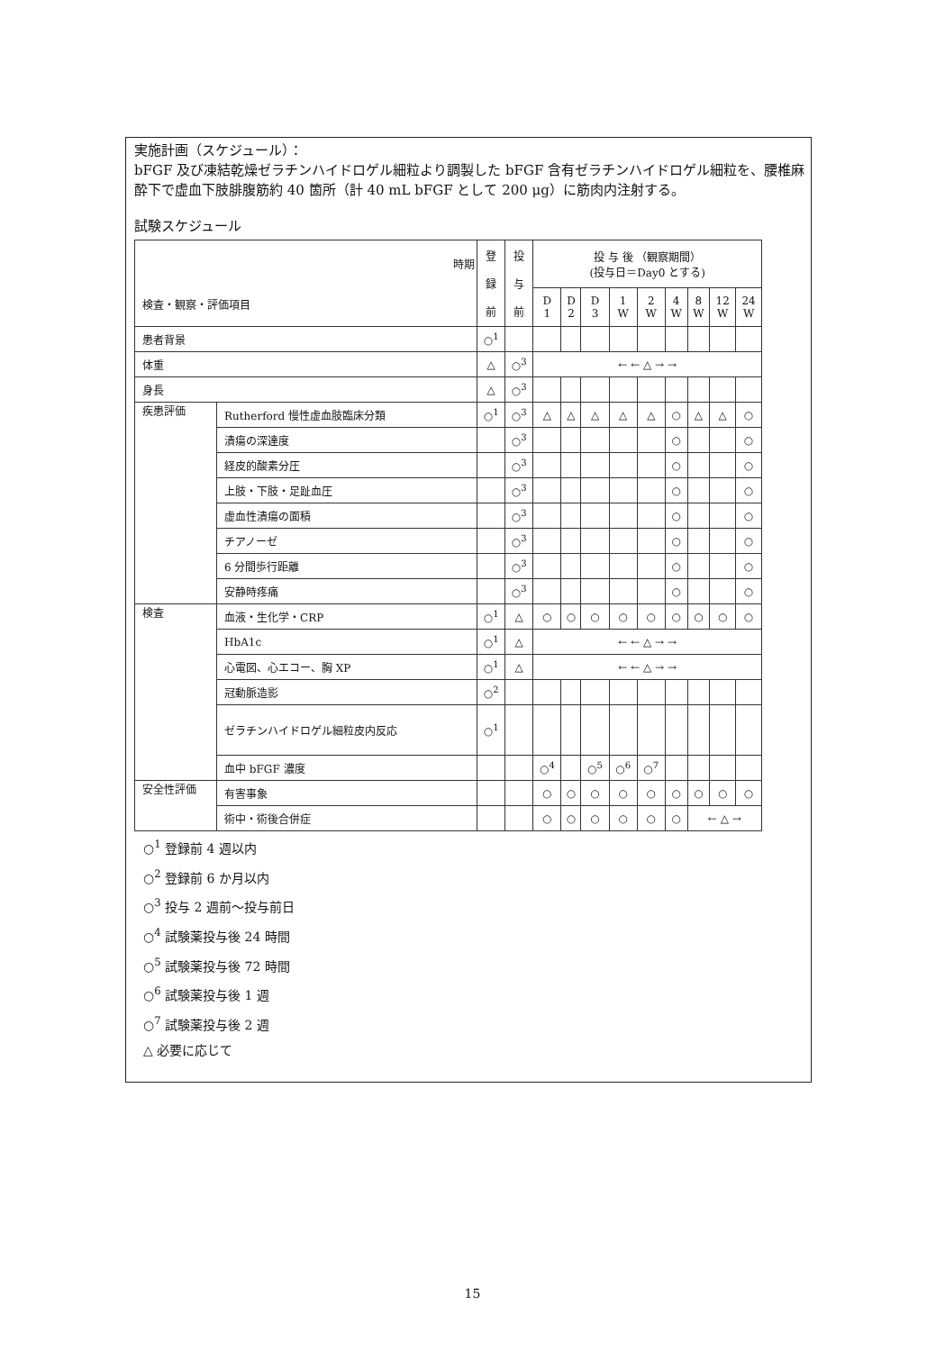実施計画（スケジュール）：
bFGF 及び凍結乾燥ゼラチンハイドロゲル細粒より調製した bFGF 含有ゼラチンハイドロゲル細粒を、腰椎麻酔下で虚血下肢腓腹筋約 40 箇所（計 40 mL bFGF として 200 μg）に筋肉内注射する。
試験スケジュール
| 時期 検査・観察・評価項目 | | 登 録 前 | 投 与 前 | 投 与 後 （観察期間） (投与日＝Day0 とする) | | | | | | | | |
| --- | --- | --- | --- | --- | --- | --- | --- | --- | --- | --- | --- | --- |
| | | | | D 1 | D 2 | D 3 | 1 W | 2 W | 4 W | 8 W | 12 W | 24 W |
| 患者背景 | | ○<sup>1</sup> | | | | | | | | | | |
| 体重 | | △ | ○<sup>3</sup> | ← ← △ → → | | | | | | | | |
| 身長 | | △ | ○<sup>3</sup> | | | | | | | | | |
| 疾患評価 | Rutherford 慢性虚血肢臨床分類 | ○<sup>1</sup> | ○<sup>3</sup> | △ | △ | △ | △ | △ | ○ | △ | △ | ○ |
| | 潰瘍の深達度 | | ○<sup>3</sup> | | | | | | ○ | | | ○ |
| | 経皮的酸素分圧 | | ○<sup>3</sup> | | | | | | ○ | | | ○ |
| | 上肢・下肢・足趾血圧 | | ○<sup>3</sup> | | | | | | ○ | | | ○ |
| | 虚血性潰瘍の面積 | | ○<sup>3</sup> | | | | | | ○ | | | ○ |
| | チアノーゼ | | ○<sup>3</sup> | | | | | | ○ | | | ○ |
| | 6 分間歩行距離 | | ○<sup>3</sup> | | | | | | ○ | | | ○ |
| | 安静時疼痛 | | ○<sup>3</sup> | | | | | | ○ | | | ○ |
| 検査 | 血液・生化学・CRP | ○<sup>1</sup> | △ | ○ | ○ | ○ | ○ | ○ | ○ | ○ | ○ | ○ |
| | HbA1c | ○<sup>1</sup> | △ | ← ← △ → → | | | | | | | | |
| | 心電図、心エコー、胸 XP | ○<sup>1</sup> | △ | ← ← △ → → | | | | | | | | |
| | 冠動脈造影 | ○<sup>2</sup> | | | | | | | | | | |
| | ゼラチンハイドロゲル細粒皮内反応 | ○<sup>1</sup> | | | | | | | | | | |
| | 血中 bFGF 濃度 | | | ○<sup>4</sup> | | ○<sup>5</sup> | ○<sup>6</sup> | ○<sup>7</sup> | | | | |
| 安全性評価 | 有害事象 | | | ○ | ○ | ○ | ○ | ○ | ○ | ○ | ○ | ○ |
| | 術中・術後合併症 | | | ○ | ○ | ○ | ○ | ○ | ○ | ← △ → | | |
○<sup>1</sup> 登録前 4 週以内
○<sup>2</sup> 登録前 6 か月以内
○<sup>3</sup> 投与 2 週前～投与前日
○<sup>4</sup> 試験薬投与後 24 時間
○<sup>5</sup> 試験薬投与後 72 時間
○<sup>6</sup> 試験薬投与後 1 週
○<sup>7</sup> 試験薬投与後 2 週
△ 必要に応じて
15